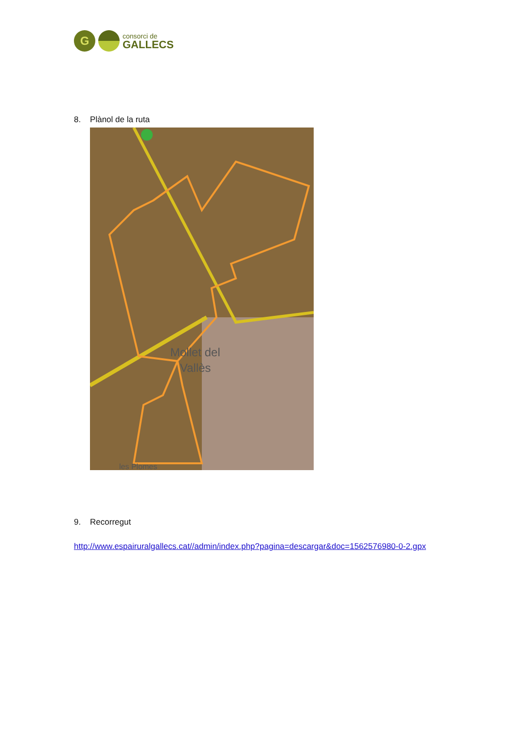G
consorci de
GALLECS
8. Plànol de la ruta
Mollet del
Vallès
les Plomes
9. Recorregut
http://www.espairuralgallecs.cat//admin/index.php?pagina=descargar&doc=1562576980-0-2.gpx